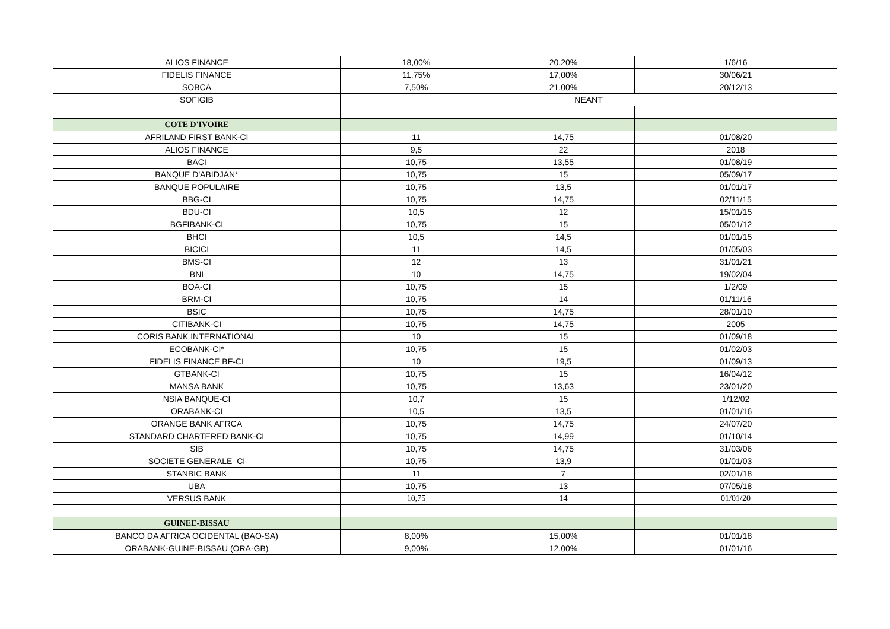| ALIOS FINANCE | 18,00% | 20,20% | 1/6/16 |
| FIDELIS FINANCE | 11,75% | 17,00% | 30/06/21 |
| SOBCA | 7,50% | 21,00% | 20/12/13 |
| SOFIGIB | NEANT | | |
| COTE D'IVOIRE | | | |
| AFRILAND FIRST BANK-CI | 11 | 14,75 | 01/08/20 |
| ALIOS FINANCE | 9,5 | 22 | 2018 |
| BACI | 10,75 | 13,55 | 01/08/19 |
| BANQUE D'ABIDJAN* | 10,75 | 15 | 05/09/17 |
| BANQUE POPULAIRE | 10,75 | 13,5 | 01/01/17 |
| BBG-CI | 10,75 | 14,75 | 02/11/15 |
| BDU-CI | 10,5 | 12 | 15/01/15 |
| BGFIBANK-CI | 10,75 | 15 | 05/01/12 |
| BHCI | 10,5 | 14,5 | 01/01/15 |
| BICICI | 11 | 14,5 | 01/05/03 |
| BMS-CI | 12 | 13 | 31/01/21 |
| BNI | 10 | 14,75 | 19/02/04 |
| BOA-CI | 10,75 | 15 | 1/2/09 |
| BRM-CI | 10,75 | 14 | 01/11/16 |
| BSIC | 10,75 | 14,75 | 28/01/10 |
| CITIBANK-CI | 10,75 | 14,75 | 2005 |
| CORIS BANK INTERNATIONAL | 10 | 15 | 01/09/18 |
| ECOBANK-CI* | 10,75 | 15 | 01/02/03 |
| FIDELIS FINANCE BF-CI | 10 | 19,5 | 01/09/13 |
| GTBANK-CI | 10,75 | 15 | 16/04/12 |
| MANSA BANK | 10,75 | 13,63 | 23/01/20 |
| NSIA BANQUE-CI | 10,7 | 15 | 1/12/02 |
| ORABANK-CI | 10,5 | 13,5 | 01/01/16 |
| ORANGE BANK AFRCA | 10,75 | 14,75 | 24/07/20 |
| STANDARD CHARTERED BANK-CI | 10,75 | 14,99 | 01/10/14 |
| SIB | 10,75 | 14,75 | 31/03/06 |
| SOCIETE GENERALE–CI | 10,75 | 13,9 | 01/01/03 |
| STANBIC BANK | 11 | 7 | 02/01/18 |
| UBA | 10,75 | 13 | 07/05/18 |
| VERSUS BANK | 10,75 | 14 | 01/01/20 |
| GUINEE-BISSAU | | | |
| BANCO DA AFRICA OCIDENTAL (BAO-SA) | 8,00% | 15,00% | 01/01/18 |
| ORABANK-GUINE-BISSAU (ORA-GB) | 9,00% | 12,00% | 01/01/16 |